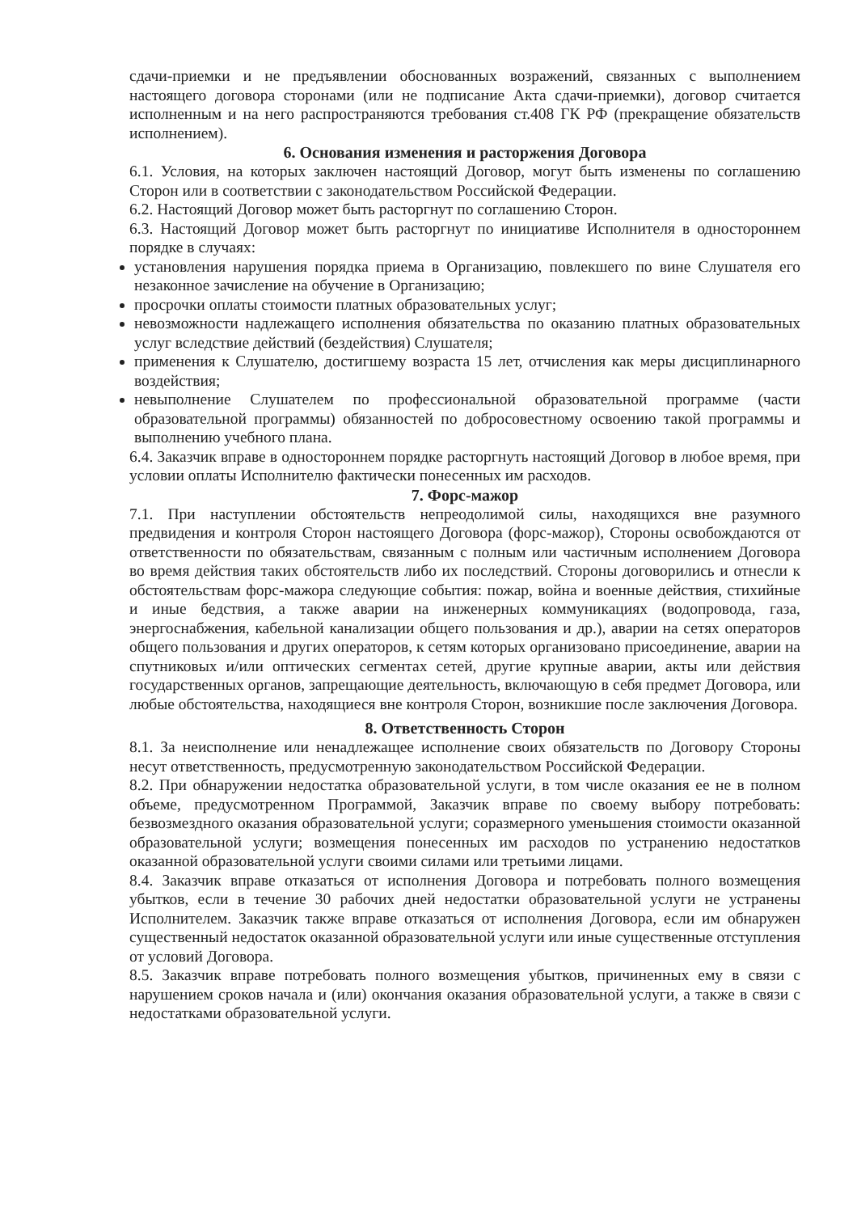сдачи-приемки и не предъявлении обоснованных возражений, связанных с выполнением настоящего договора сторонами (или не подписание Акта сдачи-приемки), договор считается исполненным и на него распространяются требования ст.408 ГК РФ (прекращение обязательств исполнением).
6. Основания изменения и расторжения Договора
6.1. Условия, на которых заключен настоящий Договор, могут быть изменены по соглашению Сторон или в соответствии с законодательством Российской Федерации.
6.2. Настоящий Договор может быть расторгнут по соглашению Сторон.
6.3. Настоящий Договор может быть расторгнут по инициативе Исполнителя в одностороннем порядке в случаях:
установления нарушения порядка приема в Организацию, повлекшего по вине Слушателя его незаконное зачисление на обучение в Организацию;
просрочки оплаты стоимости платных образовательных услуг;
невозможности надлежащего исполнения обязательства по оказанию платных образовательных услуг вследствие действий (бездействия) Слушателя;
применения к Слушателю, достигшему возраста 15 лет, отчисления как меры дисциплинарного воздействия;
невыполнение Слушателем по профессиональной образовательной программе (части образовательной программы) обязанностей по добросовестному освоению такой программы и выполнению учебного плана.
6.4. Заказчик вправе в одностороннем порядке расторгнуть настоящий Договор в любое время, при условии оплаты Исполнителю фактически понесенных им расходов.
7. Форс-мажор
7.1. При наступлении обстоятельств непреодолимой силы, находящихся вне разумного предвидения и контроля Сторон настоящего Договора (форс-мажор), Стороны освобождаются от ответственности по обязательствам, связанным с полным или частичным исполнением Договора во время действия таких обстоятельств либо их последствий. Стороны договорились и отнесли к обстоятельствам форс-мажора следующие события: пожар, война и военные действия, стихийные и иные бедствия, а также аварии на инженерных коммуникациях (водопровода, газа, энергоснабжения, кабельной канализации общего пользования и др.), аварии на сетях операторов общего пользования и других операторов, к сетям которых организовано присоединение, аварии на спутниковых и/или оптических сегментах сетей, другие крупные аварии, акты или действия государственных органов, запрещающие деятельность, включающую в себя предмет Договора, или любые обстоятельства, находящиеся вне контроля Сторон, возникшие после заключения Договора.
8. Ответственность Сторон
8.1. За неисполнение или ненадлежащее исполнение своих обязательств по Договору Стороны несут ответственность, предусмотренную законодательством Российской Федерации.
8.2. При обнаружении недостатка образовательной услуги, в том числе оказания ее не в полном объеме, предусмотренном Программой, Заказчик вправе по своему выбору потребовать: безвозмездного оказания образовательной услуги; соразмерного уменьшения стоимости оказанной образовательной услуги; возмещения понесенных им расходов по устранению недостатков оказанной образовательной услуги своими силами или третьими лицами.
8.4. Заказчик вправе отказаться от исполнения Договора и потребовать полного возмещения убытков, если в течение 30 рабочих дней недостатки образовательной услуги не устранены Исполнителем. Заказчик также вправе отказаться от исполнения Договора, если им обнаружен существенный недостаток оказанной образовательной услуги или иные существенные отступления от условий Договора.
8.5. Заказчик вправе потребовать полного возмещения убытков, причиненных ему в связи с нарушением сроков начала и (или) окончания оказания образовательной услуги, а также в связи с недостатками образовательной услуги.